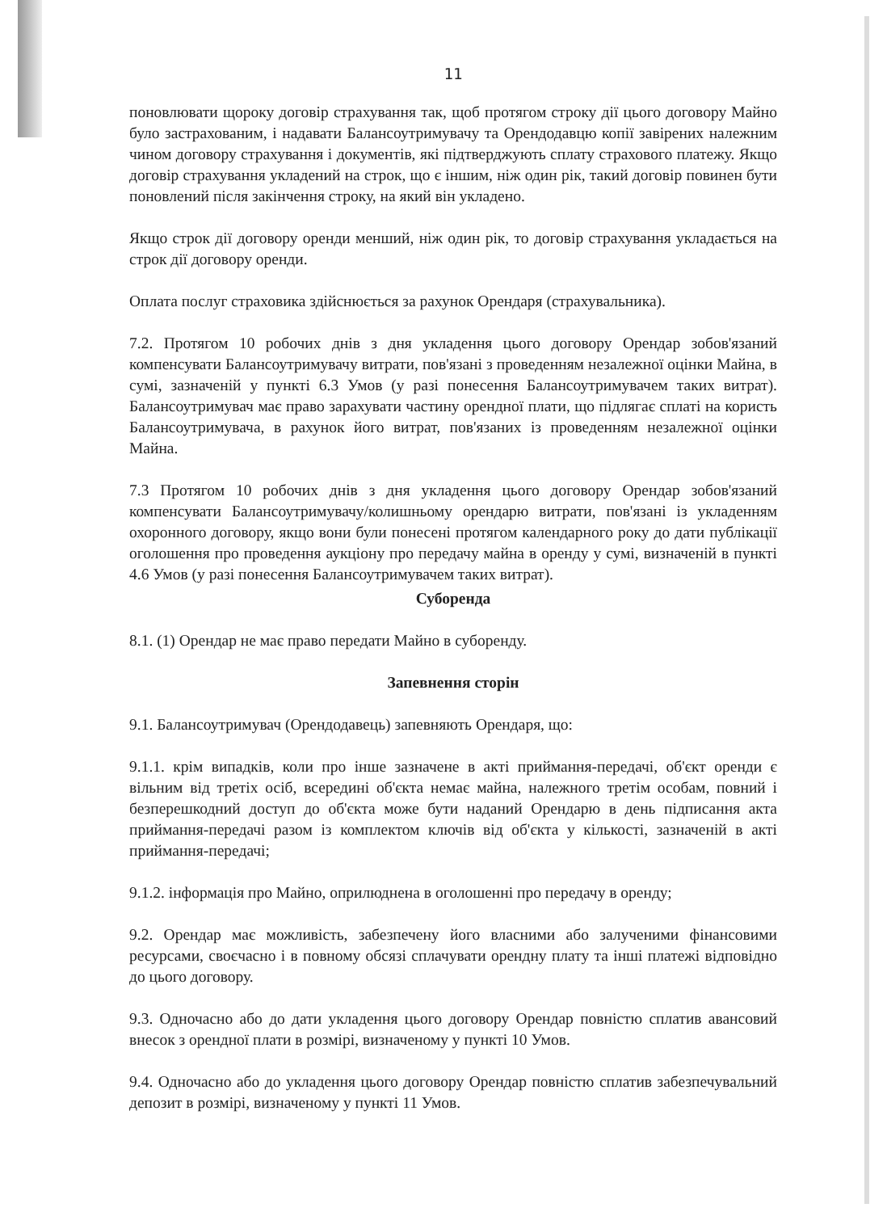11
поновлювати щороку договір страхування так, щоб протягом строку дії цього договору Майно було застрахованим, і надавати Балансоутримувачу та Орендодавцю копії завірених належним чином договору страхування і документів, які підтверджують сплату страхового платежу. Якщо договір страхування укладений на строк, що є іншим, ніж один рік, такий договір повинен бути поновлений після закінчення строку, на який він укладено.
Якщо строк дії договору оренди менший, ніж один рік, то договір страхування укладається на строк дії договору оренди.
Оплата послуг страховика здійснюється за рахунок Орендаря (страхувальника).
7.2. Протягом 10 робочих днів з дня укладення цього договору Орендар зобов'язаний компенсувати Балансоутримувачу витрати, пов'язані з проведенням незалежної оцінки Майна, в сумі, зазначеній у пункті 6.3 Умов (у разі понесення Балансоутримувачем таких витрат). Балансоутримувач має право зарахувати частину орендної плати, що підлягає сплаті на користь Балансоутримувача, в рахунок його витрат, пов'язаних із проведенням незалежної оцінки Майна.
7.3 Протягом 10 робочих днів з дня укладення цього договору Орендар зобов'язаний компенсувати Балансоутримувачу/колишньому орендарю витрати, пов'язані із укладенням охоронного договору, якщо вони були понесені протягом календарного року до дати публікації оголошення про проведення аукціону про передачу майна в оренду у сумі, визначеній в пункті 4.6 Умов (у разі понесення Балансоутримувачем таких витрат).
Суборенда
8.1. (1) Орендар не має право передати Майно в суборенду.
Запевнення сторін
9.1. Балансоутримувач (Орендодавець) запевняють Орендаря, що:
9.1.1. крім випадків, коли про інше зазначене в акті приймання-передачі, об'єкт оренди є вільним від третіх осіб, всередині об'єкта немає майна, належного третім особам, повний і безперешкодний доступ до об'єкта може бути наданий Орендарю в день підписання акта приймання-передачі разом із комплектом ключів від об'єкта у кількості, зазначеній в акті приймання-передачі;
9.1.2. інформація про Майно, оприлюднена в оголошенні про передачу в оренду;
9.2. Орендар має можливість, забезпечену його власними або залученими фінансовими ресурсами, своєчасно і в повному обсязі сплачувати орендну плату та інші платежі відповідно до цього договору.
9.3. Одночасно або до дати укладення цього договору Орендар повністю сплатив авансовий внесок з орендної плати в розмірі, визначеному у пункті 10 Умов.
9.4. Одночасно або до укладення цього договору Орендар повністю сплатив забезпечувальний депозит в розмірі, визначеному у пункті 11 Умов.